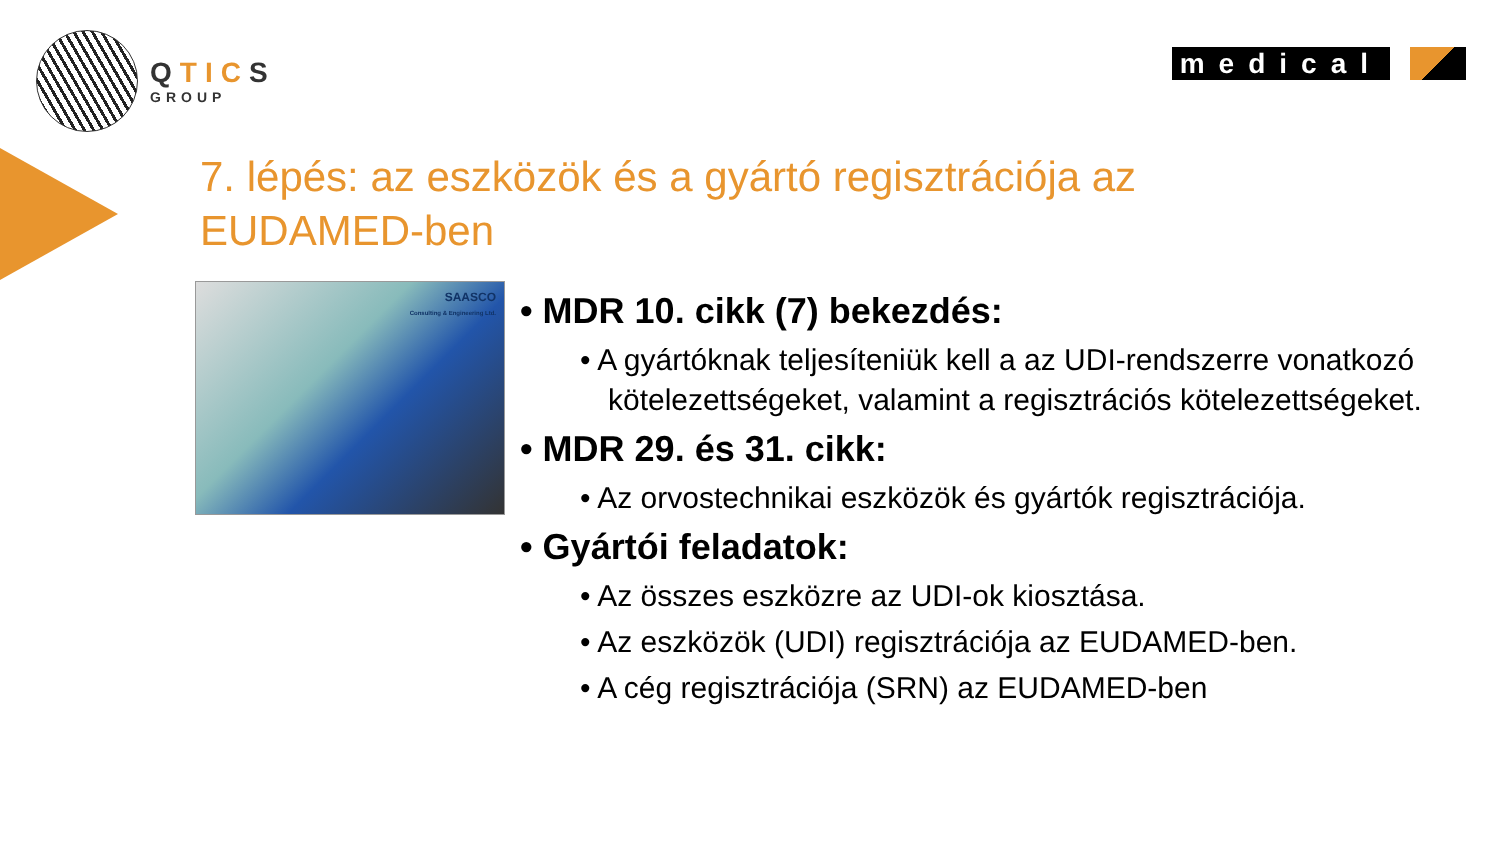QTICS
GROUP
medical
7. lépés: az eszközök és a gyártó regisztrációja az EUDAMED-ben
SAASCO
Consulting & Engineering Ltd.
• MDR 10. cikk (7) bekezdés:
• A gyártóknak teljesíteniük kell a az UDI-rendszerre vonatkozó kötelezettségeket, valamint a regisztrációs kötelezettségeket.
• MDR 29. és 31. cikk:
• Az orvostechnikai eszközök és gyártók regisztrációja.
• Gyártói feladatok:
• Az összes eszközre az UDI-ok kiosztása.
• Az eszközök (UDI) regisztrációja az EUDAMED-ben.
• A cég regisztrációja (SRN) az EUDAMED-ben